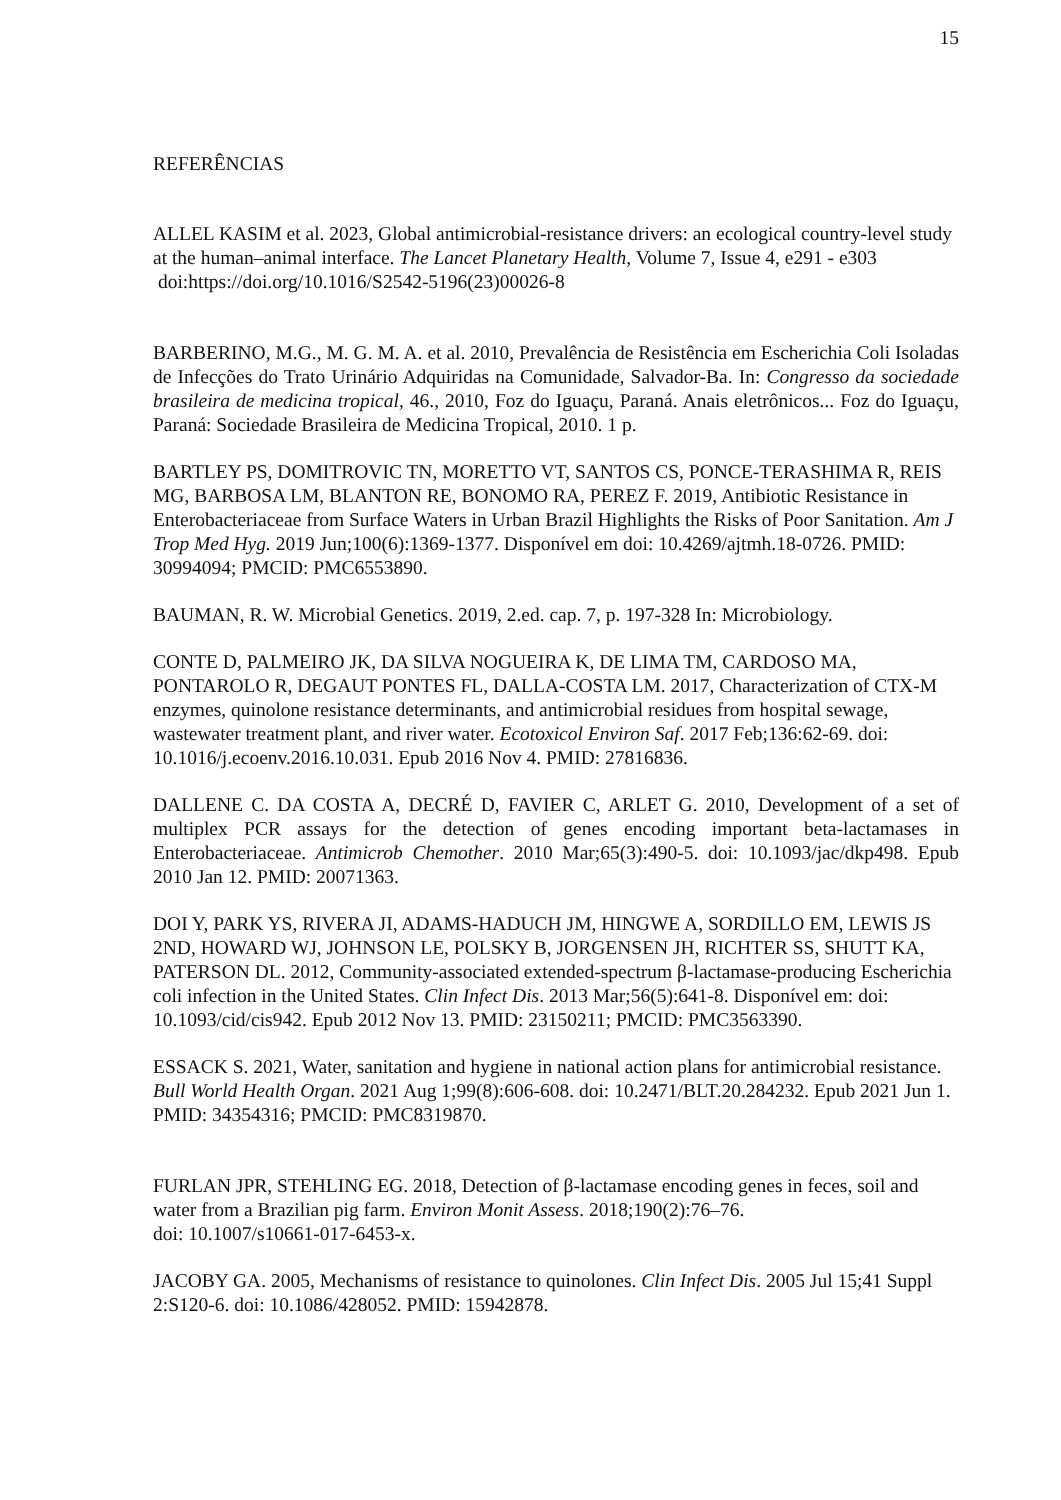15
REFERÊNCIAS
ALLEL KASIM et al. 2023, Global antimicrobial-resistance drivers: an ecological country-level study at the human–animal interface. The Lancet Planetary Health, Volume 7, Issue 4, e291 - e303 doi:https://doi.org/10.1016/S2542-5196(23)00026-8
BARBERINO, M.G., M. G. M. A. et al. 2010, Prevalência de Resistência em Escherichia Coli Isoladas de Infecções do Trato Urinário Adquiridas na Comunidade, Salvador-Ba. In: Congresso da sociedade brasileira de medicina tropical, 46., 2010, Foz do Iguaçu, Paraná. Anais eletrônicos... Foz do Iguaçu, Paraná: Sociedade Brasileira de Medicina Tropical, 2010. 1 p.
BARTLEY PS, DOMITROVIC TN, MORETTO VT, SANTOS CS, PONCE-TERASHIMA R, REIS MG, BARBOSA LM, BLANTON RE, BONOMO RA, PEREZ F. 2019, Antibiotic Resistance in Enterobacteriaceae from Surface Waters in Urban Brazil Highlights the Risks of Poor Sanitation. Am J Trop Med Hyg. 2019 Jun;100(6):1369-1377. Disponível em doi: 10.4269/ajtmh.18-0726. PMID: 30994094; PMCID: PMC6553890.
BAUMAN, R. W. Microbial Genetics. 2019, 2.ed. cap. 7, p. 197-328 In: Microbiology.
CONTE D, PALMEIRO JK, DA SILVA NOGUEIRA K, DE LIMA TM, CARDOSO MA, PONTAROLO R, DEGAUT PONTES FL, DALLA-COSTA LM. 2017, Characterization of CTX-M enzymes, quinolone resistance determinants, and antimicrobial residues from hospital sewage, wastewater treatment plant, and river water. Ecotoxicol Environ Saf. 2017 Feb;136:62-69. doi: 10.1016/j.ecoenv.2016.10.031. Epub 2016 Nov 4. PMID: 27816836.
DALLENE C. DA COSTA A, DECRÉ D, FAVIER C, ARLET G. 2010, Development of a set of multiplex PCR assays for the detection of genes encoding important beta-lactamases in Enterobacteriaceae. Antimicrob Chemother. 2010 Mar;65(3):490-5. doi: 10.1093/jac/dkp498. Epub 2010 Jan 12. PMID: 20071363.
DOI Y, PARK YS, RIVERA JI, ADAMS-HADUCH JM, HINGWE A, SORDILLO EM, LEWIS JS 2ND, HOWARD WJ, JOHNSON LE, POLSKY B, JORGENSEN JH, RICHTER SS, SHUTT KA, PATERSON DL. 2012, Community-associated extended-spectrum β-lactamase-producing Escherichia coli infection in the United States. Clin Infect Dis. 2013 Mar;56(5):641-8. Disponível em: doi: 10.1093/cid/cis942. Epub 2012 Nov 13. PMID: 23150211; PMCID: PMC3563390.
ESSACK S. 2021, Water, sanitation and hygiene in national action plans for antimicrobial resistance. Bull World Health Organ. 2021 Aug 1;99(8):606-608. doi: 10.2471/BLT.20.284232. Epub 2021 Jun 1. PMID: 34354316; PMCID: PMC8319870.
FURLAN JPR, STEHLING EG. 2018, Detection of β-lactamase encoding genes in feces, soil and water from a Brazilian pig farm. Environ Monit Assess. 2018;190(2):76–76.
doi: 10.1007/s10661-017-6453-x.
JACOBY GA. 2005, Mechanisms of resistance to quinolones. Clin Infect Dis. 2005 Jul 15;41 Suppl 2:S120-6. doi: 10.1086/428052. PMID: 15942878.